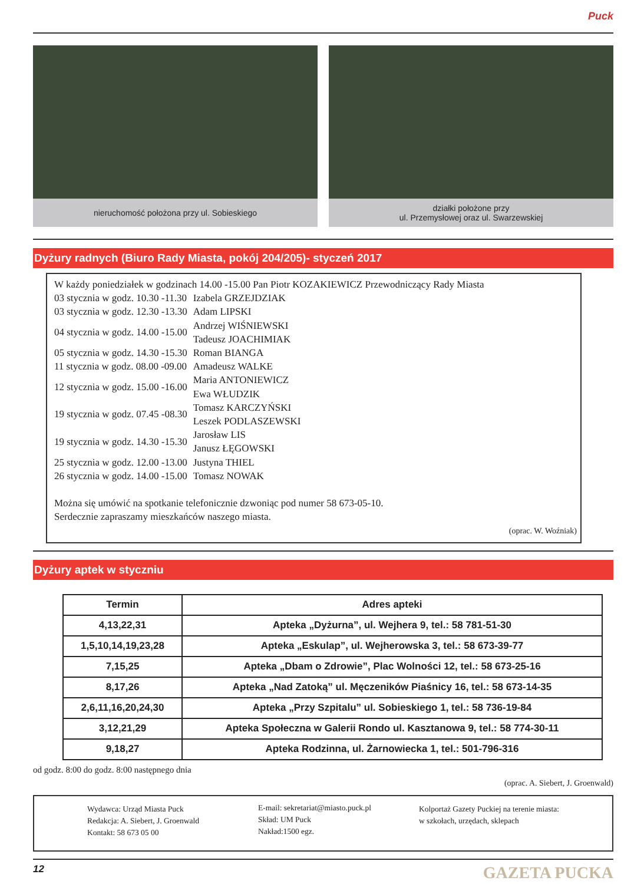Puck
nieruchomość położona przy ul. Sobieskiego działki położone przy
ul. Przemysłowej oraz ul. Swarzewskiej
Dyżury radnych (Biuro Rady Miasta, pokój 204/205)- styczeń 2017
W każdy poniedziałek w godzinach 14.00 -15.00 Pan Piotr KOZAKIEWICZ Przewodniczący Rady Miasta
| 03 stycznia w godz. 10.30 -11.30 | Izabela GRZEJDZIAK |
| 03 stycznia w godz. 12.30 -13.30 | Adam LIPSKI |
| 04 stycznia w godz. 14.00 -15.00 | Andrzej WIŚNIEWSKI Tadeusz JOACHIMIAK |
| 05 stycznia w godz. 14.30 -15.30 | Roman BIANGA |
| 11 stycznia w godz. 08.00 -09.00 | Amadeusz WALKE |
| 12 stycznia w godz. 15.00 -16.00 | Maria ANTONIEWICZ Ewa WŁUDZIK |
| 19 stycznia w godz. 07.45 -08.30 | Tomasz KARCZYŃSKI Leszek PODLASZEWSKI |
| 19 stycznia w godz. 14.30 -15.30 | Jarosław LIS Janusz ŁĘGOWSKI |
| 25 stycznia w godz. 12.00 -13.00 | Justyna THIEL |
| 26 stycznia w godz. 14.00 -15.00 | Tomasz NOWAK |
Można się umówić na spotkanie telefonicznie dzwoniąc pod numer 58 673-05-10.
Serdecznie zapraszamy mieszkańców naszego miasta.
(oprac. W. Woźniak)
Dyżury aptek w styczniu
| Termin | Adres apteki |
| --- | --- |
| 4,13,22,31 | Apteka „Dyżurna”, ul. Wejhera 9, tel.: 58 781-51-30 |
| 1,5,10,14,19,23,28 | Apteka „Eskulap”, ul. Wejherowska 3, tel.: 58 673-39-77 |
| 7,15,25 | Apteka „Dbam o Zdrowie”, Plac Wolności 12, tel.: 58 673-25-16 |
| 8,17,26 | Apteka „Nad Zatoką” ul. Męczeników Piaśnicy 16, tel.: 58 673-14-35 |
| 2,6,11,16,20,24,30 | Apteka „Przy Szpitalu” ul. Sobieskiego 1, tel.: 58 736-19-84 |
| 3,12,21,29 | Apteka Społeczna w Galerii Rondo ul. Kasztanowa 9, tel.: 58 774-30-11 |
| 9,18,27 | Apteka Rodzinna, ul. Żarnowiecka 1, tel.: 501-796-316 |
od godz. 8:00 do godz. 8:00 następnego dnia
(oprac. A. Siebert, J. Groenwald)
Wydawca: Urząd Miasta Puck
Redakcja: A. Siebert, J. Groenwald
Kontakt: 58 673 05 00
E-mail: sekretariat@miasto.puck.pl
Skład: UM Puck
Nakład:1500 egz.
Kolportaż Gazety Puckiej na terenie miasta:
w szkołach, urzędach, sklepach
12 GAZETA PUCKA